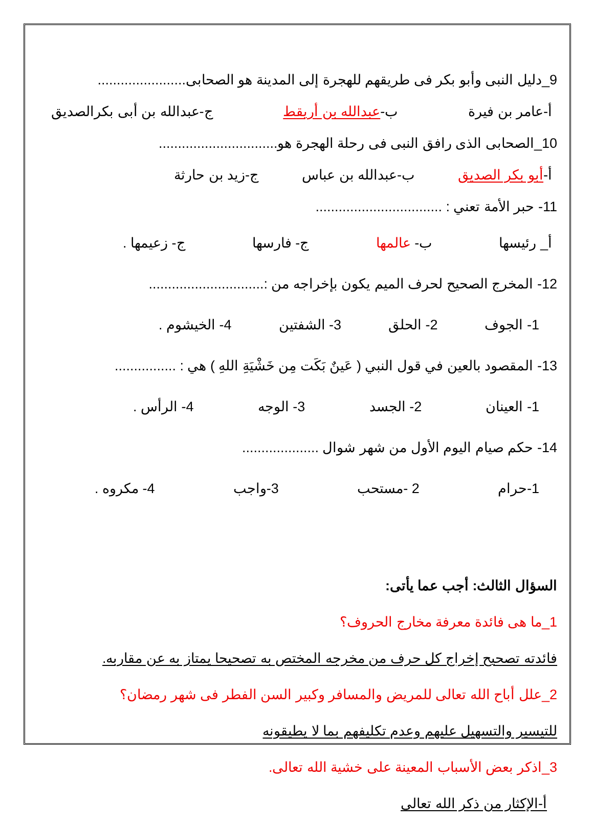9_دليل النبى وأبو بكر فى طريقهم للهجرة إلى المدينة هو الصحابى.......................
أ-عامر بن فيرة ب-عبدالله بن أريقط ج-عبدالله بن أبى بكرالصديق
10_الصحابى الذى رافق النبى فى رحلة الهجرة هو...............................
أ-أبو بكر الصديق ب-عبدالله بن عباس ج-زيد بن حارثة
11- حبر الأمة تعني : .................................
أ_ رئيسها ب- عالمها ج- فارسها ج- زعيمها .
12- المخرج الصحيح لحرف الميم يكون بإخراجه من :..............................
1- الجوف 2- الحلق 3- الشفتين 4- الخيشوم .
13- المقصود بالعين في قول النبي ( عَينٌ بَكَت مِن خَشْيَةِ اللهِ ) هي : ................
1- العينان 2- الجسد 3- الوجه 4- الرأس .
14- حكم صيام اليوم الأول من شهر شوال ....................
1-حرام 2 -مستحب 3-واجب 4- مكروه .
السؤال الثالث: أجب عما يأتى:
1_ما هى فائدة معرفة مخارج الحروف؟
فائدته تصحيح إخراج كل حرف من مخرجه المختص به تصحيحا يمتاز به عن مقاربه.
2_علل أباح الله تعالى للمريض والمسافر وكبير السن الفطر فى شهر رمضان؟
للتيسير والتسهيل عليهم وعدم تكليفهم بما لا يطيقونه
3_اذكر بعض الأسباب المعينة على خشية الله تعالى.
أ-الإكثار من ذكر الله تعالى